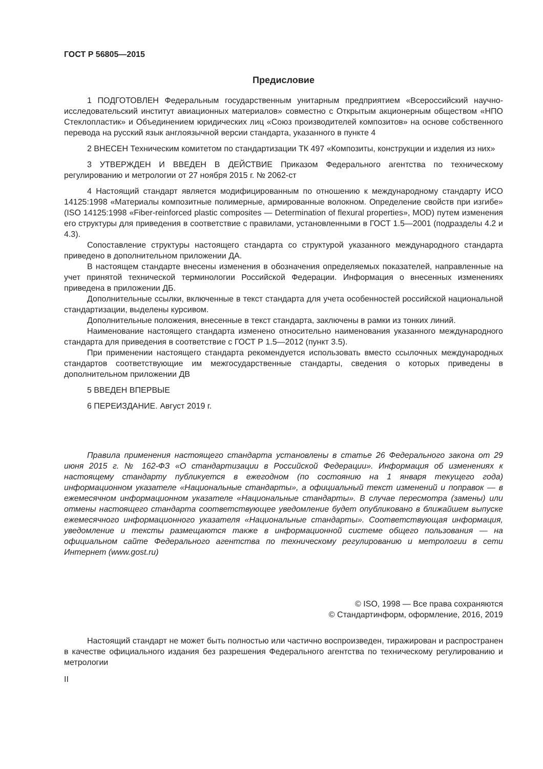ГОСТ Р 56805—2015
Предисловие
1 ПОДГОТОВЛЕН Федеральным государственным унитарным предприятием «Всероссийский научно-исследовательский институт авиационных материалов» совместно с Открытым акционерным обществом «НПО Стеклопластик» и Объединением юридических лиц «Союз производителей композитов» на основе собственного перевода на русский язык англоязычной версии стандарта, указанного в пункте 4
2 ВНЕСЕН Техническим комитетом по стандартизации ТК 497 «Композиты, конструкции и изделия из них»
3 УТВЕРЖДЕН И ВВЕДЕН В ДЕЙСТВИЕ Приказом Федерального агентства по техническому регулированию и метрологии от 27 ноября 2015 г. № 2062-ст
4 Настоящий стандарт является модифицированным по отношению к международному стандарту ИСО 14125:1998 «Материалы композитные полимерные, армированные волокном. Определение свойств при изгибе» (ISO 14125:1998 «Fiber-reinforced plastic composites — Determination of flexural properties», MOD) путем изменения его структуры для приведения в соответствие с правилами, установленными в ГОСТ 1.5—2001 (подразделы 4.2 и 4.3).
Сопоставление структуры настоящего стандарта со структурой указанного международного стандарта приведено в дополнительном приложении ДА.
В настоящем стандарте внесены изменения в обозначения определяемых показателей, направленные на учет принятой технической терминологии Российской Федерации. Информация о внесенных изменениях приведена в приложении ДБ.
Дополнительные ссылки, включенные в текст стандарта для учета особенностей российской национальной стандартизации, выделены курсивом.
Дополнительные положения, внесенные в текст стандарта, заключены в рамки из тонких линий.
Наименование настоящего стандарта изменено относительно наименования указанного международного стандарта для приведения в соответствие с ГОСТ Р 1.5—2012 (пункт 3.5).
При применении настоящего стандарта рекомендуется использовать вместо ссылочных международных стандартов соответствующие им межгосударственные стандарты, сведения о которых приведены в дополнительном приложении ДВ
5 ВВЕДЕН ВПЕРВЫЕ
6 ПЕРЕИЗДАНИЕ. Август 2019 г.
Правила применения настоящего стандарта установлены в статье 26 Федерального закона от 29 июня 2015 г. № 162-ФЗ «О стандартизации в Российской Федерации». Информация об изменениях к настоящему стандарту публикуется в ежегодном (по состоянию на 1 января текущего года) информационном указателе «Национальные стандарты», а официальный текст изменений и поправок — в ежемесячном информационном указателе «Национальные стандарты». В случае пересмотра (замены) или отмены настоящего стандарта соответствующее уведомление будет опубликовано в ближайшем выпуске ежемесячного информационного указателя «Национальные стандарты». Соответствующая информация, уведомление и тексты размещаются также в информационной системе общего пользования — на официальном сайте Федерального агентства по техническому регулированию и метрологии в сети Интернет (www.gost.ru)
© ISO, 1998 — Все права сохраняются
© Стандартинформ, оформление, 2016, 2019
Настоящий стандарт не может быть полностью или частично воспроизведен, тиражирован и распространен в качестве официального издания без разрешения Федерального агентства по техническому регулированию и метрологии
II